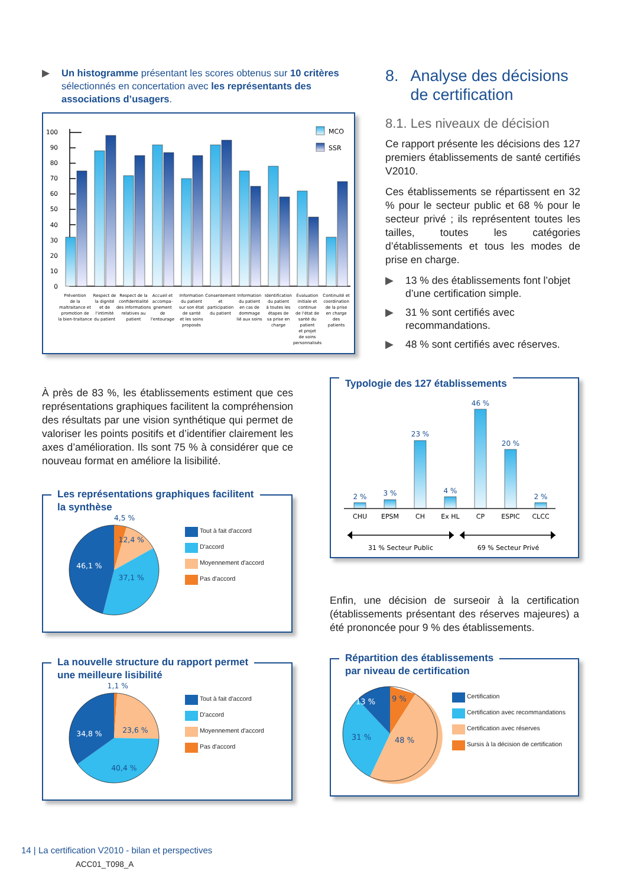▶ Un histogramme présentant les scores obtenus sur 10 critères sélectionnés en concertation avec les représentants des associations d’usagers.
0
10
20
30
40
50
60
70
80
90
100
MCO
SSR
Prévention de la maltraitance et promotion de la bien-traitance
Respect de la dignité et de l'intimité du patient
Respect de la confidentialité des informations relatives au patient
Accueil et accompa- gnement de l'entourage
Information du patient sur son état de santé et les soins proposés
Consentement et participation du patient
Information du patient en cas de dommage lié aux soins
Identification du patient à toutes les étapes de sa prise en charge
Évaluation initiale et continue de l'état de santé du patient et projet de soins personnalisés
Continuité et coordination de la prise en charge des patients
8. Analyse des décisions de certification
8.1. Les niveaux de décision
Ce rapport présente les décisions des 127 premiers établissements de santé certifiés V2010.
Ces établissements se répartissent en 32 % pour le secteur public et 68 % pour le secteur privé ; ils représentent toutes les tailles, toutes les catégories d’établissements et tous les modes de prise en charge.
▶ 13 % des établissements font l’objet d’une certification simple.
▶ 31 % sont certifiés avec recommandations.
▶ 48 % sont certifiés avec réserves.
À près de 83 %, les établissements estiment que ces représentations graphiques facilitent la compréhension des résultats par une vision synthétique qui permet de valoriser les points positifs et d’identifier clairement les axes d’amélioration. Ils sont 75 % à considérer que ce nouveau format en améliore la lisibilité.
Les représentations graphiques facilitent
la synthèse
4,5 %
12,4 %
37,1 %
46,1 %
Tout à fait d'accord
D'accord
Moyennement d'accord
Pas d'accord
La nouvelle structure du rapport permet
une meilleure lisibilité
1,1 %
23,6 %
40,4 %
34,8 %
Tout à fait d'accord
D'accord
Moyennement d'accord
Pas d'accord
Typologie des 127 établissements
2 %
3 %
23 %
4 %
46 %
20 %
2 %
CHU
EPSM
CH
Ex HL
CP
ESPIC
CLCC
31 % Secteur Public
69 % Secteur Privé
Enfin, une décision de surseoir à la certification (établissements présentant des réserves majeures) a été prononcée pour 9 % des établissements.
Répartition des établissements
par niveau de certification
9 %
13 %
31 %
48 %
Certification
Certification avec recommandations
Certification avec réserves
Sursis à la décision de certification
14 | La certification V2010 - bilan et perspectives
ACC01_T098_A